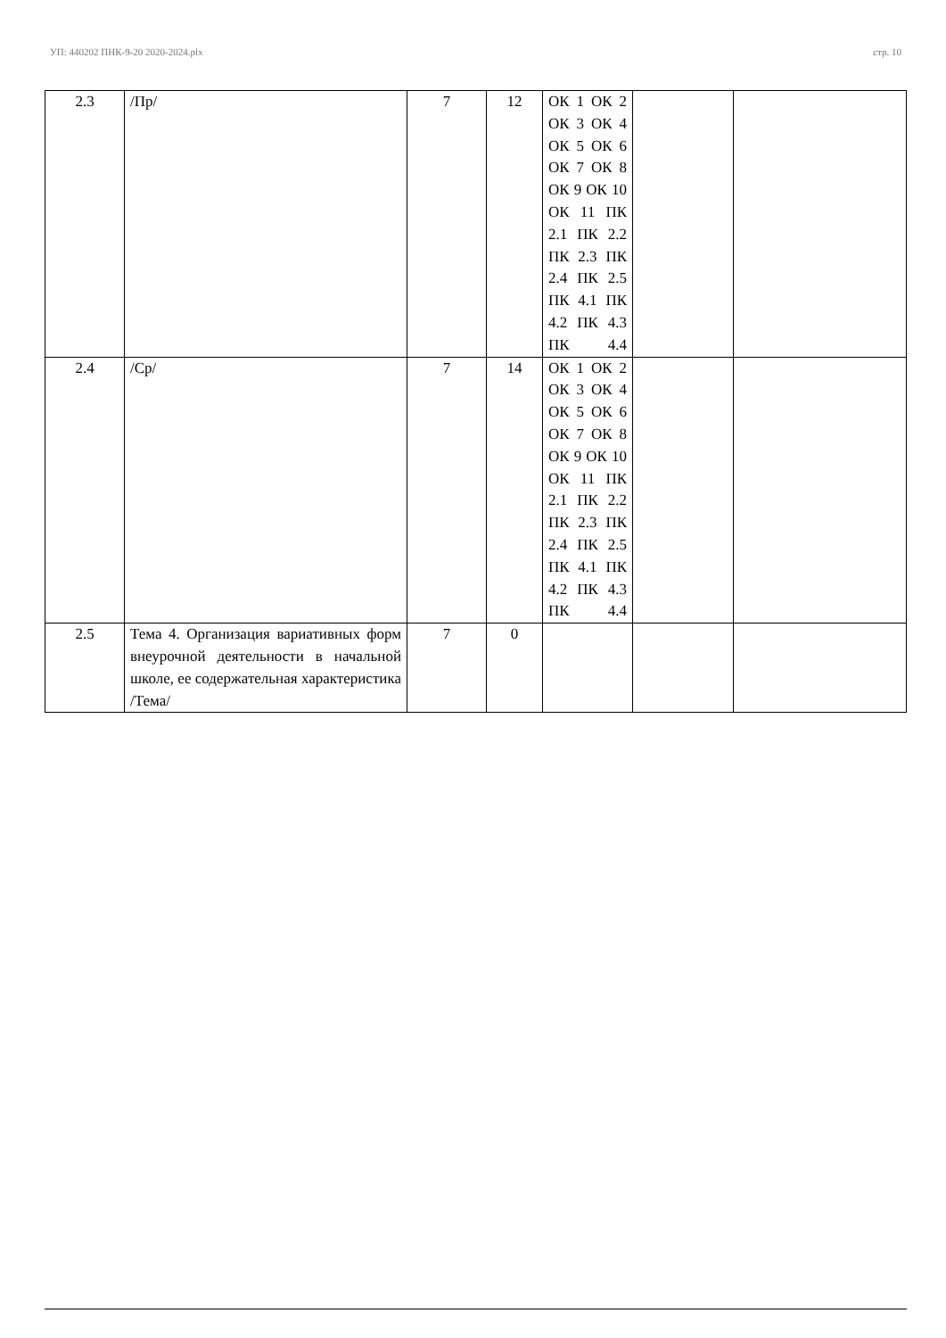УП: 440202 ПНК-9-20 2020-2024.plx стр. 10
| 2.3 | /Пр/ | 7 | 12 | ОК 1 ОК 2 ОК 3 ОК 4 ОК 5 ОК 6 ОК 7 ОК 8 ОК 9 ОК 10 ОК 11 ПК 2.1 ПК 2.2 ПК 2.3 ПК 2.4 ПК 2.5 ПК 4.1 ПК 4.2 ПК 4.3 ПК 4.4 | | |
| 2.4 | /Ср/ | 7 | 14 | ОК 1 ОК 2 ОК 3 ОК 4 ОК 5 ОК 6 ОК 7 ОК 8 ОК 9 ОК 10 ОК 11 ПК 2.1 ПК 2.2 ПК 2.3 ПК 2.4 ПК 2.5 ПК 4.1 ПК 4.2 ПК 4.3 ПК 4.4 | | |
| 2.5 | Тема 4. Организация вариативных форм внеурочной деятельности в начальной школе, ее содержательная характеристика /Тема/ | 7 | 0 | | | |